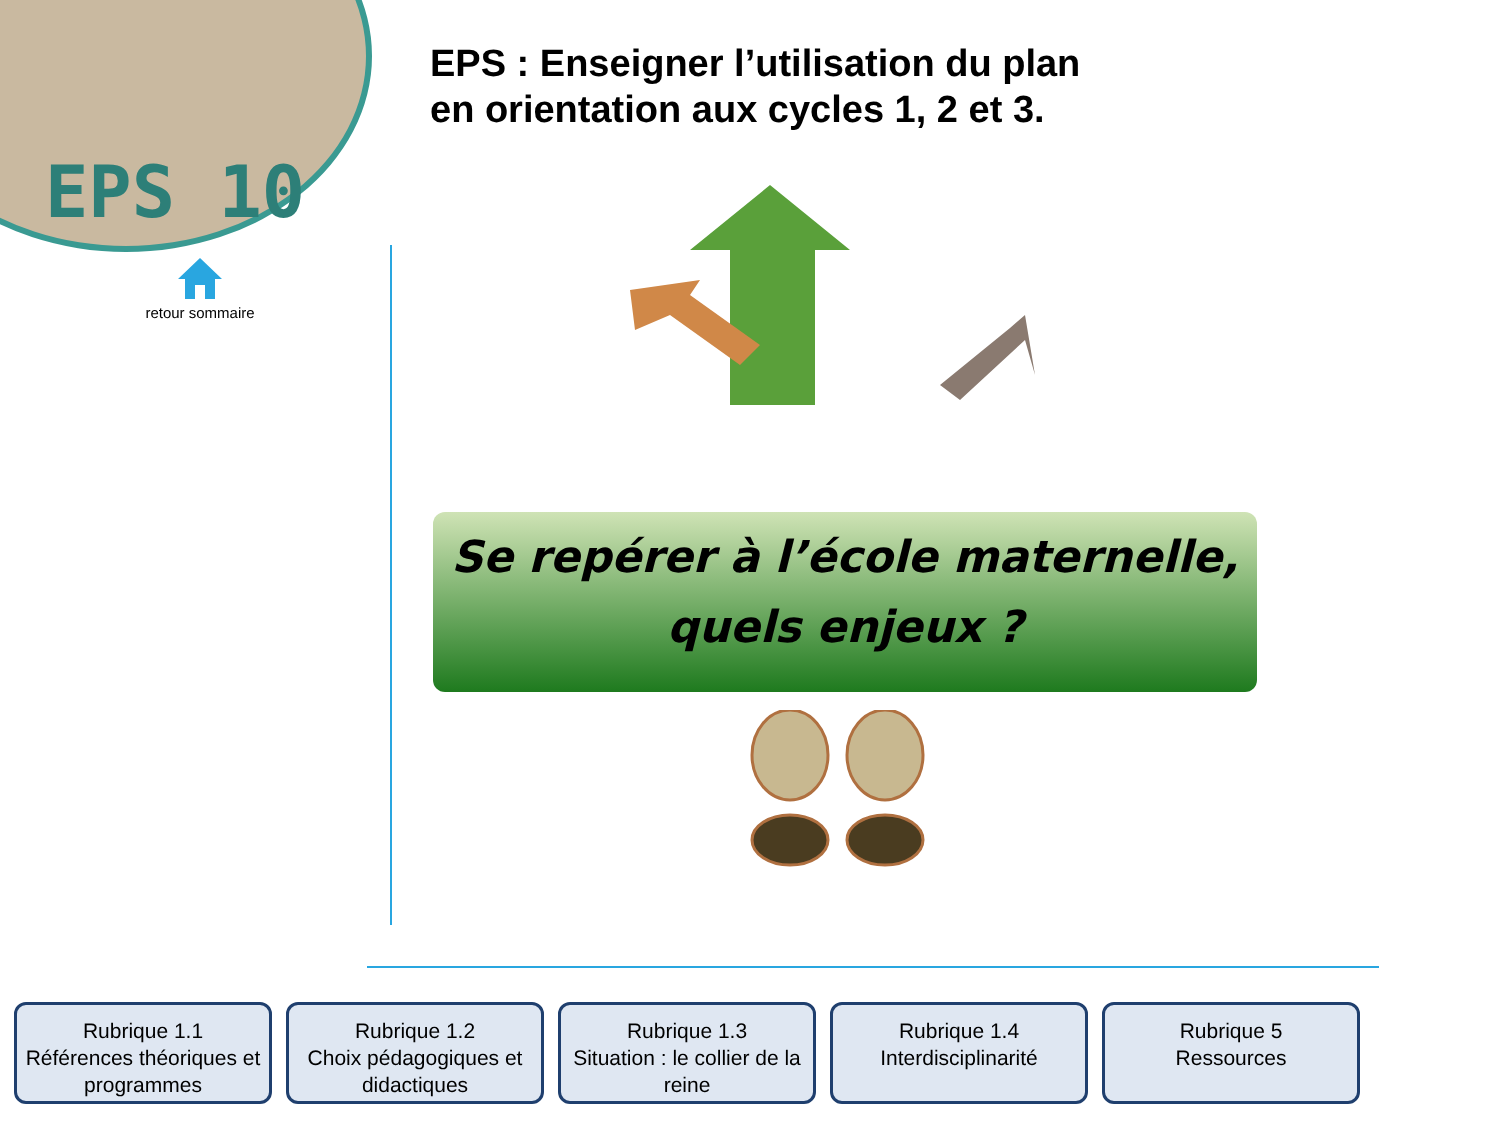EPS 10
retour sommaire
EPS : Enseigner l’utilisation du plan
en orientation aux cycles 1, 2 et 3.
Se repérer à l’école maternelle,
quels enjeux ?
Rubrique 1.1
Références théoriques et programmes
Rubrique 1.2
Choix pédagogiques et didactiques
Rubrique 1.3
Situation : le collier de la reine
Rubrique 1.4
Interdisciplinarité
Rubrique 5
Ressources